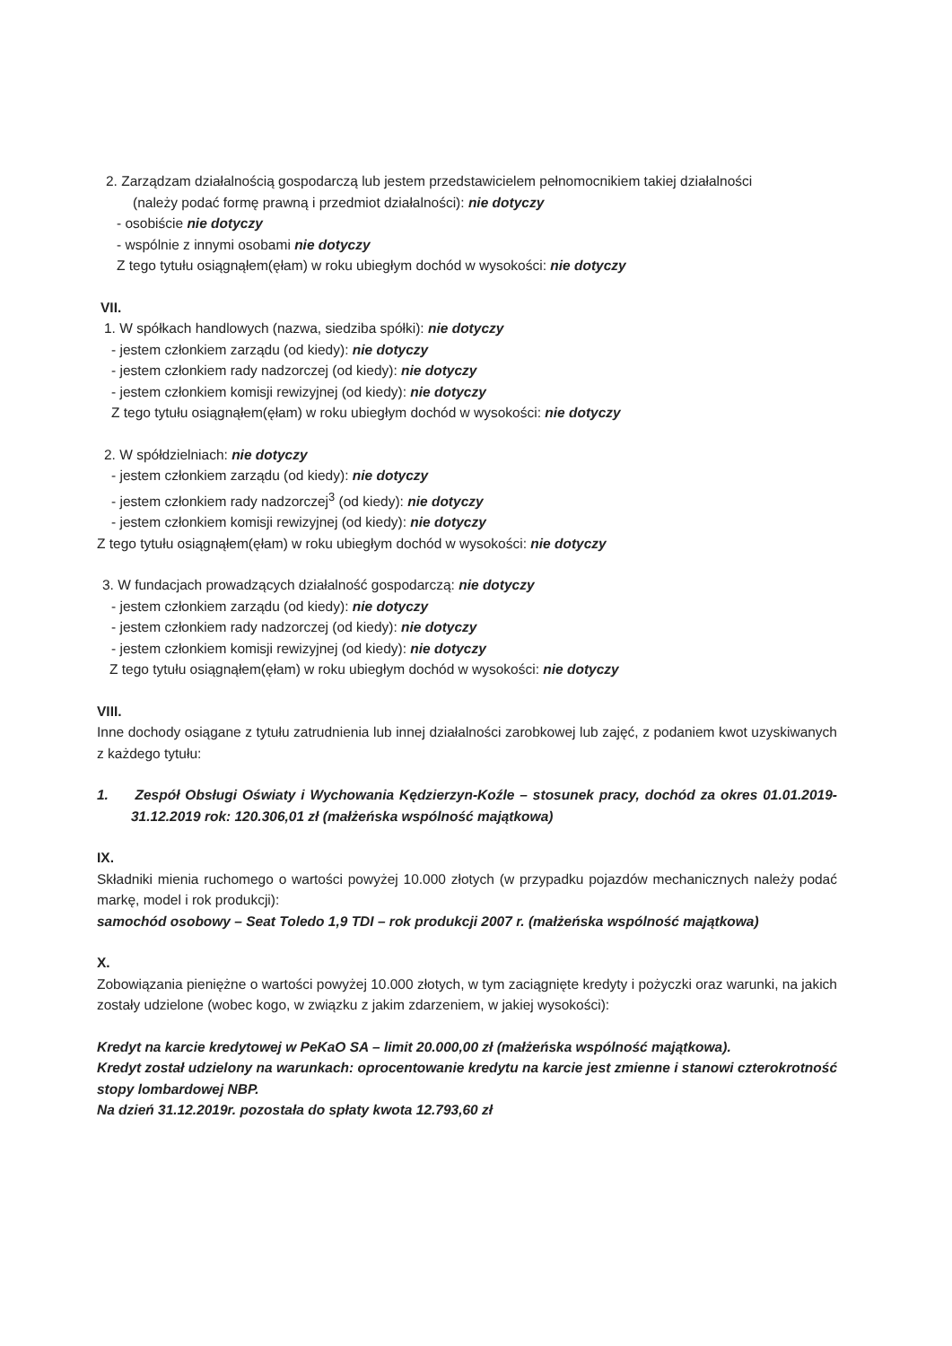2. Zarządzam działalnością gospodarczą lub jestem przedstawicielem pełnomocnikiem takiej działalności
(należy podać formę prawną i przedmiot działalności): nie dotyczy
- osobiście nie dotyczy
- wspólnie z innymi osobami nie dotyczy
Z tego tytułu osiągnąłem(ęłam) w roku ubiegłym dochód w wysokości: nie dotyczy
VII.
1. W spółkach handlowych (nazwa, siedziba spółki): nie dotyczy
- jestem członkiem zarządu (od kiedy): nie dotyczy
- jestem członkiem rady nadzorczej (od kiedy): nie dotyczy
- jestem członkiem komisji rewizyjnej (od kiedy): nie dotyczy
Z tego tytułu osiągnąłem(ęłam) w roku ubiegłym dochód w wysokości: nie dotyczy
2. W spółdzielniach: nie dotyczy
- jestem członkiem zarządu (od kiedy): nie dotyczy
- jestem członkiem rady nadzorczej<sup>3</sup> (od kiedy): nie dotyczy
- jestem członkiem komisji rewizyjnej (od kiedy): nie dotyczy
Z tego tytułu osiągnąłem(ęłam) w roku ubiegłym dochód w wysokości: nie dotyczy
3. W fundacjach prowadzących działalność gospodarczą: nie dotyczy
- jestem członkiem zarządu (od kiedy): nie dotyczy
- jestem członkiem rady nadzorczej (od kiedy): nie dotyczy
- jestem członkiem komisji rewizyjnej (od kiedy): nie dotyczy
Z tego tytułu osiągnąłem(ęłam) w roku ubiegłym dochód w wysokości: nie dotyczy
VIII.
Inne dochody osiągane z tytułu zatrudnienia lub innej działalności zarobkowej lub zajęć, z podaniem kwot uzyskiwanych z każdego tytułu:
1. Zespół Obsługi Oświaty i Wychowania Kędzierzyn-Koźle – stosunek pracy, dochód za okres 01.01.2019-31.12.2019 rok: 120.306,01 zł (małżeńska wspólność majątkowa)
IX.
Składniki mienia ruchomego o wartości powyżej 10.000 złotych (w przypadku pojazdów mechanicznych należy podać markę, model i rok produkcji):
samochód osobowy – Seat Toledo 1,9 TDI – rok produkcji 2007 r. (małżeńska wspólność majątkowa)
X.
Zobowiązania pieniężne o wartości powyżej 10.000 złotych, w tym zaciągnięte kredyty i pożyczki oraz warunki, na jakich zostały udzielone (wobec kogo, w związku z jakim zdarzeniem, w jakiej wysokości):
Kredyt na karcie kredytowej w PeKaO SA – limit 20.000,00 zł (małżeńska wspólność majątkowa).
Kredyt został udzielony na warunkach: oprocentowanie kredytu na karcie jest zmienne i stanowi czterokrotność stopy lombardowej NBP.
Na dzień 31.12.2019r. pozostała do spłaty kwota 12.793,60 zł